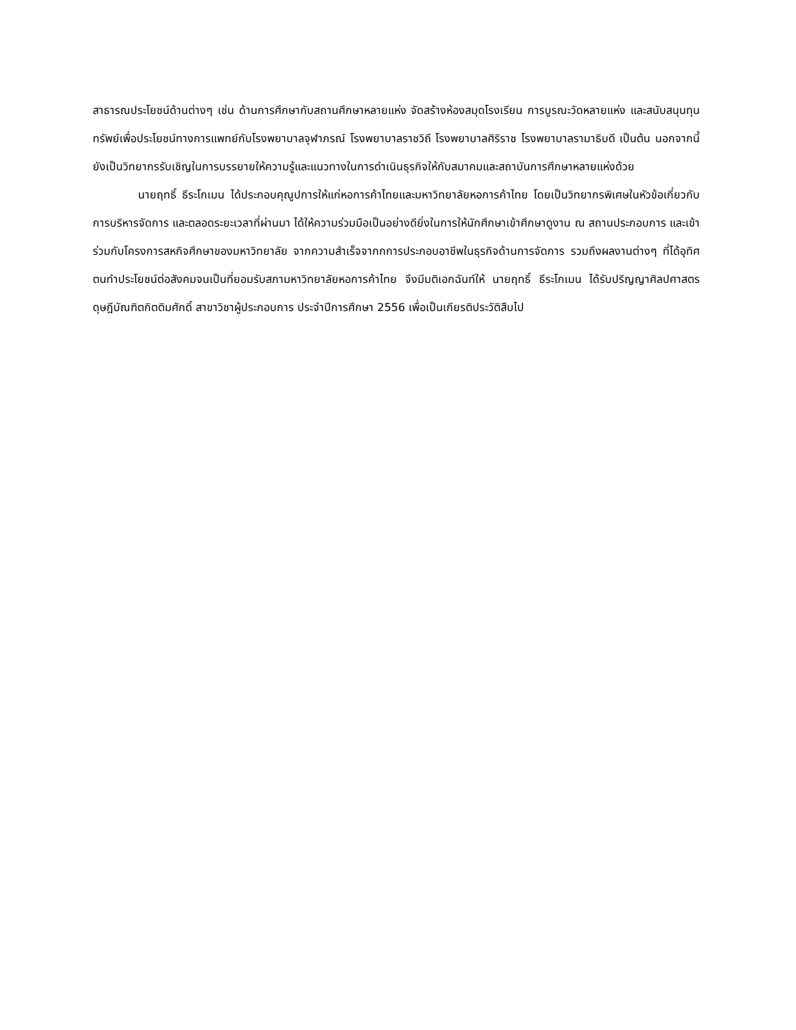สาธารณประโยชน์ด้านต่างๆ เช่น ด้านการศึกษากับสถานศึกษาหลายแห่ง จัดสร้างห้องสมุดโรงเรียน การบูรณะวัดหลายแห่ง และสนับสนุนทุนทรัพย์เพื่อประโยชน์ทางการแพทย์กับโรงพยาบาลจุฬาภรณ์ โรงพยาบาลราชวิถี โรงพยาบาลศิริราช โรงพยาบาลรามาธิบดี เป็นต้น นอกจากนี้ยังเป็นวิทยากรรับเชิญในการบรรยายให้ความรู้และแนวทางในการดำเนินธุรกิจให้กับสมาคมและสถาบันการศึกษาหลายแห่งด้วย
นายฤทธิ์ ธีระโกเมน ได้ประกอบคุณูปการให้แก่หอการค้าไทยและมหาวิทยาลัยหอการค้าไทย โดยเป็นวิทยากรพิเศษในหัวข้อเกี่ยวกับการบริหารจัดการ และตลอดระยะเวลาที่ผ่านมา ได้ให้ความร่วมมือเป็นอย่างดียิ่งในการให้นักศึกษาเข้าศึกษาดูงาน ณ สถานประกอบการ และเข้าร่วมกับโครงการสหกิจศึกษาของมหาวิทยาลัย จากความสำเร็จจากกการประกอบอาชีพในธุรกิจด้านการจัดการ รวมถึงผลงานต่างๆ ที่ได้อุทิศตนทำประโยชน์ต่อสังคมจนเป็นที่ยอมรับสภามหาวิทยาลัยหอการค้าไทย จึงมีมติเอกฉันท์ให้ นายฤทธิ์ ธีระโกเมน ได้รับปริญญาศิลปศาสตรดุษฎีบัณฑิตกิตติมศักดิ์ สาขาวิชาผู้ประกอบการ ประจำปีการศึกษา 2556 เพื่อเป็นเกียรติประวัติสืบไป